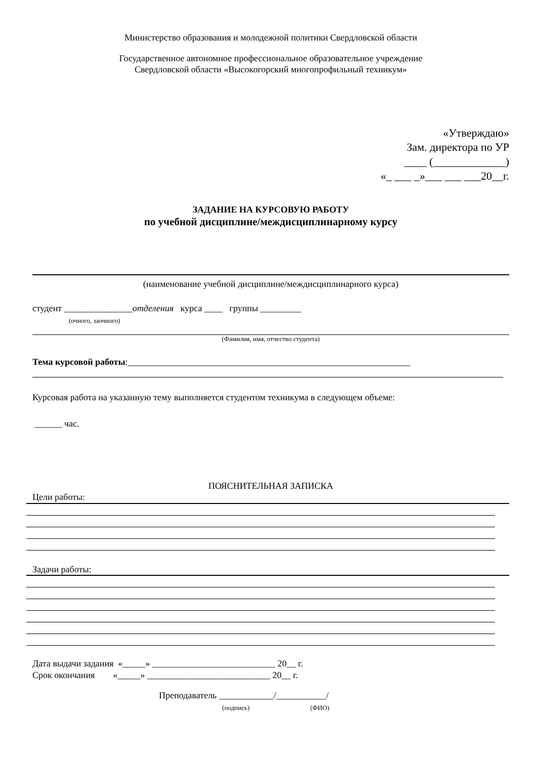Министерство образования и молодежной политики Свердловской области
Государственное автономное профессиональное образовательное учреждение
Свердловской области «Высокогорский многопрофильный техникум»
«Утверждаю»
Зам. директора по УР
____ (_____________)
«_ ___ _»___ ___ ___20__г.
ЗАДАНИЕ НА КУРСОВУЮ РАБОТУ
по учебной дисциплине/междисциплинарному курсу
(наименование учебной дисциплине/междисциплинарного курса)
студент _______________отделения курса ____ группы _________
(очного, заочного)
(Фамилия, имя, отчество студента)
Тема курсовой работы:______________________________________________________________
Курсовая работа на указанную тему выполняется студентом техникума в следующем объеме:
______ час.
ПОЯСНИТЕЛЬНАЯ ЗАПИСКА
Цели работы:
Задачи работы:
Дата выдачи задания «_____» ___________________________ 20__ г. Срок окончания «_____» ___________________________ 20__ г.
Преподаватель ____________/___________/
(подпись) (ФИО)